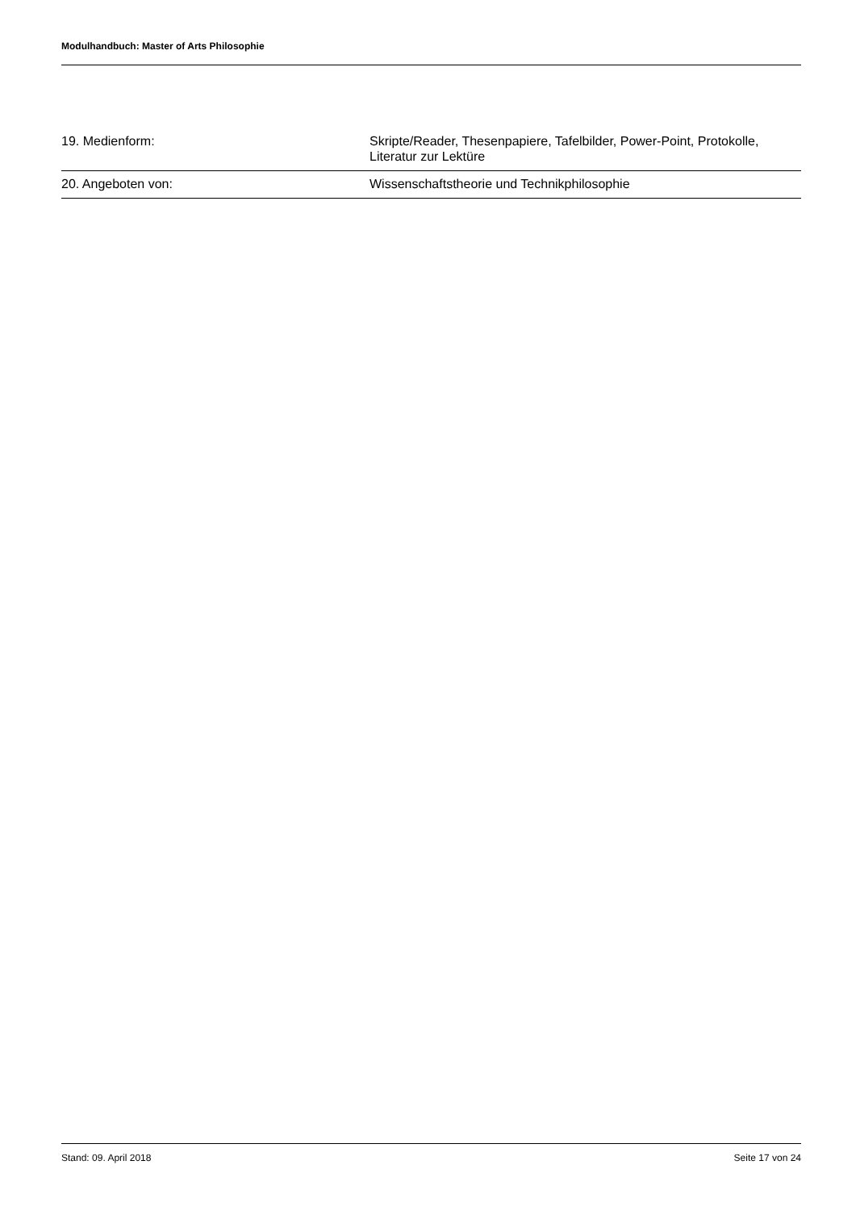Modulhandbuch: Master of Arts Philosophie
| 19. Medienform: | Skripte/Reader, Thesenpapiere, Tafelbilder, Power-Point, Protokolle, Literatur zur Lektüre |
| 20. Angeboten von: | Wissenschaftstheorie und Technikphilosophie |
Stand: 09. April 2018 Seite 17 von 24